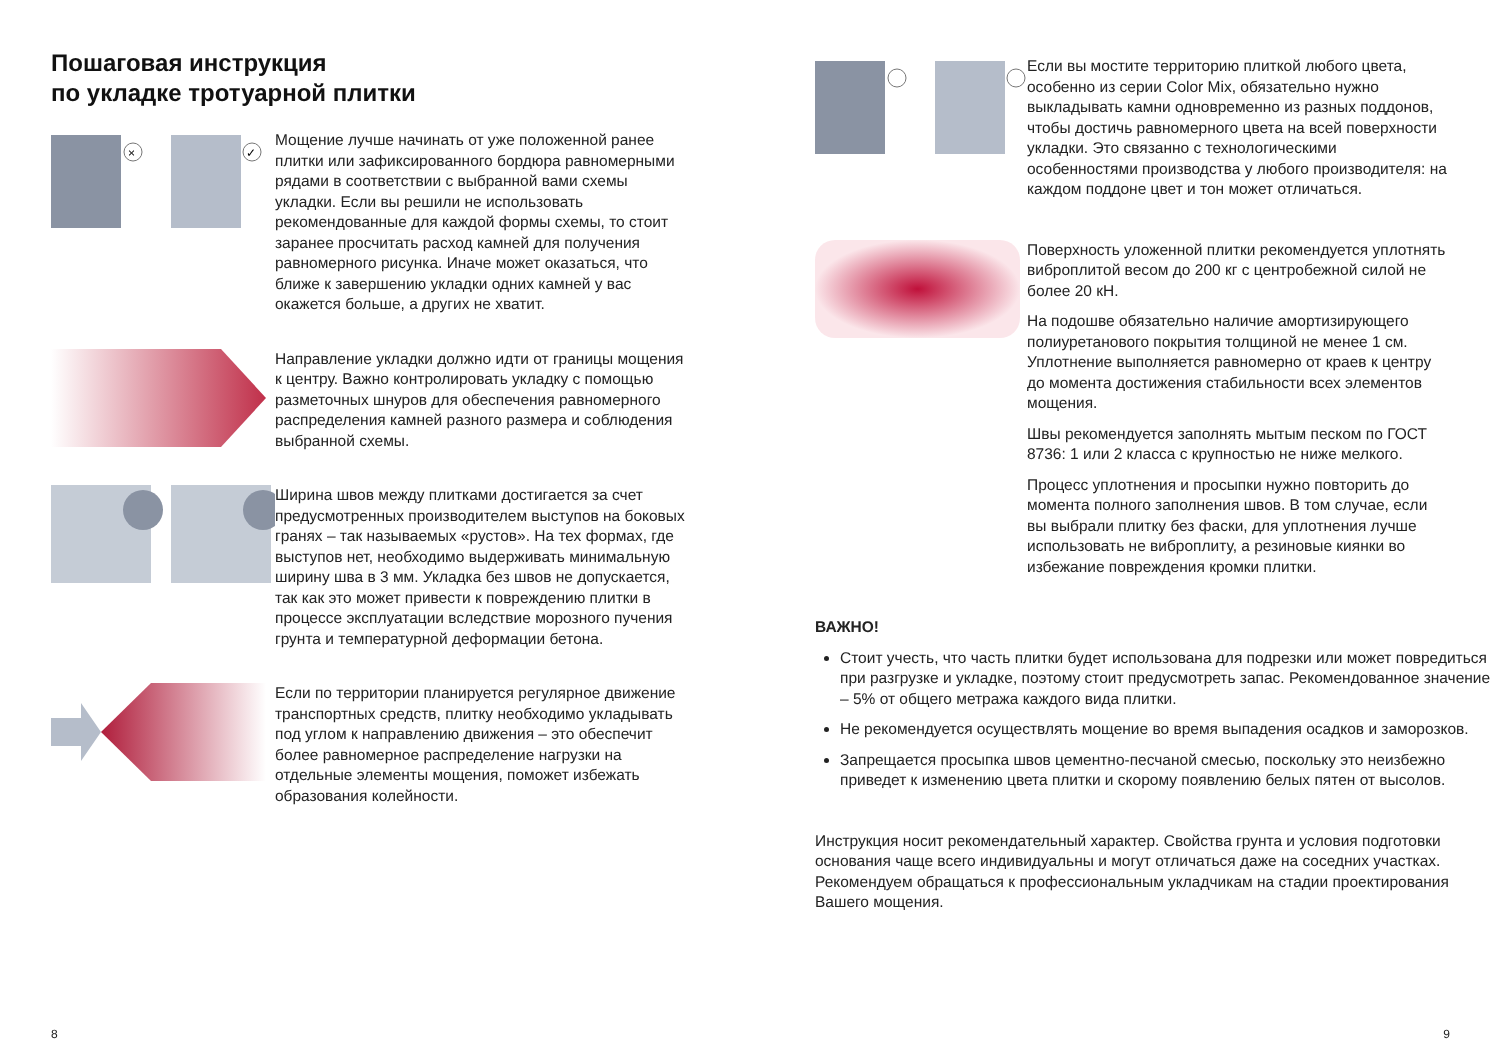Пошаговая инструкция
по укладке тротуарной плитки
×
✓
Мощение лучше начинать от уже положенной ранее плитки или зафиксированного бордюра равномерными рядами в соответствии с выбранной вами схемы укладки. Если вы решили не использовать рекомендованные для каждой формы схемы, то стоит заранее просчитать расход камней для получения равномерного рисунка. Иначе может оказаться, что ближе к завершению укладки одних камней у вас окажется больше, а других не хватит.
Направление укладки должно идти от границы мощения к центру. Важно контролировать укладку с помощью разметочных шнуров для обеспечения равномерного распределения камней разного размера и соблюдения выбранной схемы.
Ширина швов между плитками достигается за счет предусмотренных производителем выступов на боковых гранях – так называемых «рустов». На тех формах, где выступов нет, необходимо выдерживать минимальную ширину шва в 3 мм. Укладка без швов не допускается, так как это может привести к повреждению плитки в процессе эксплуатации вследствие морозного пучения грунта и температурной деформации бетона.
Если по территории планируется регулярное движение транспортных средств, плитку необходимо укладывать под углом к направлению движения – это обеспечит более равномерное распределение нагрузки на отдельные элементы мощения, поможет избежать образования колейности.
8
Если вы мостите территорию плиткой любого цвета, особенно из серии Color Mix, обязательно нужно выкладывать камни одновременно из разных поддонов, чтобы достичь равномерного цвета на всей поверхности укладки. Это связанно с технологическими особенностями производства у любого производителя: на каждом поддоне цвет и тон может отличаться.
Поверхность уложенной плитки рекомендуется уплотнять виброплитой весом до 200 кг с центробежной силой не более 20 кН.
На подошве обязательно наличие амортизирующего полиуретанового покрытия толщиной не менее 1 см. Уплотнение выполняется равномерно от краев к центру до момента достижения стабильности всех элементов мощения.
Швы рекомендуется заполнять мытым песком по ГОСТ 8736: 1 или 2 класса с крупностью не ниже мелкого.
Процесс уплотнения и просыпки нужно повторить до момента полного заполнения швов. В том случае, если вы выбрали плитку без фаски, для уплотнения лучше использовать не виброплиту, а резиновые киянки во избежание повреждения кромки плитки.
ВАЖНО!
Стоит учесть, что часть плитки будет использована для подрезки или может повредиться при разгрузке и укладке, поэтому стоит предусмотреть запас. Рекомендованное значение – 5% от общего метража каждого вида плитки.
Не рекомендуется осуществлять мощение во время выпадения осадков и заморозков.
Запрещается просыпка швов цементно-песчаной смесью, поскольку это неизбежно приведет к изменению цвета плитки и скорому появлению белых пятен от высолов.
Инструкция носит рекомендательный характер. Свойства грунта и условия подготовки основания чаще всего индивидуальны и могут отличаться даже на соседних участках. Рекомендуем обращаться к профессиональным укладчикам на стадии проектирования Вашего мощения.
9